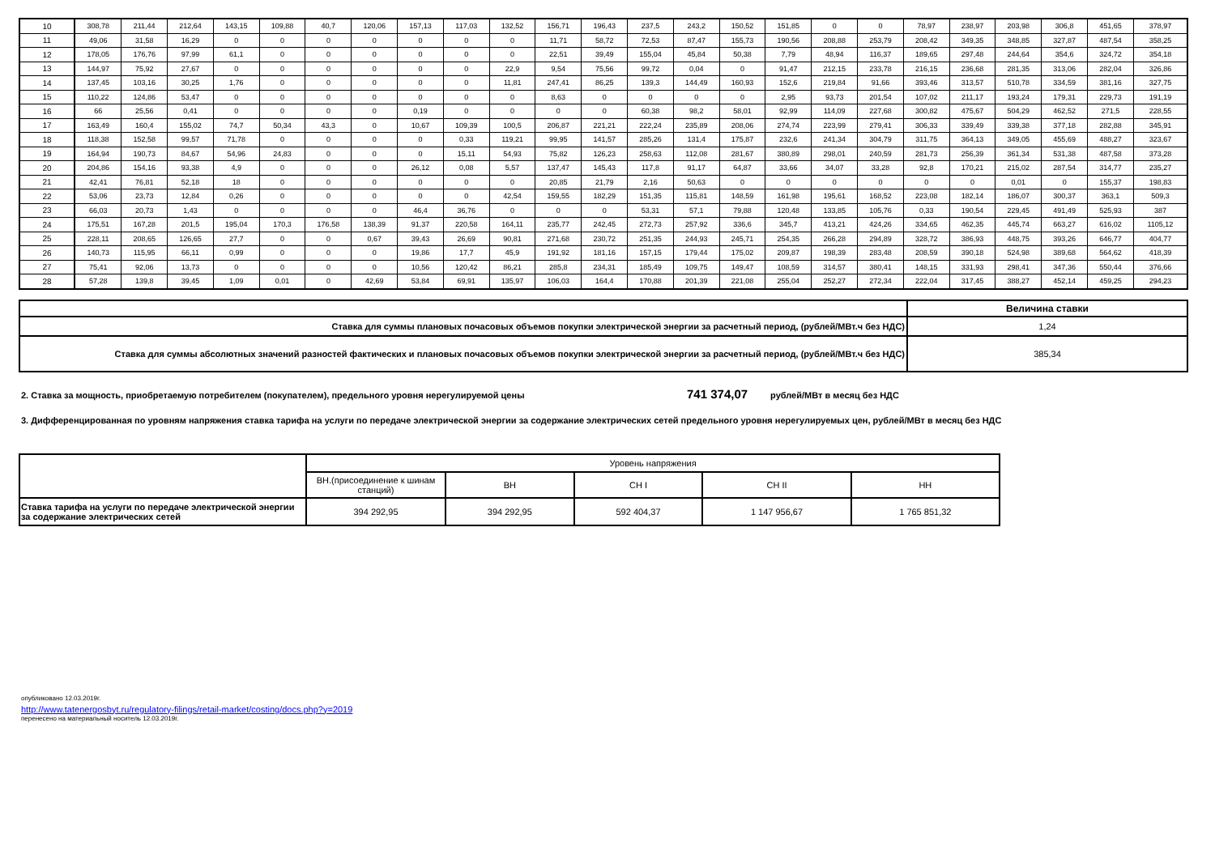| 10 | 308,78 | 211,44 | 212,64 | 143,15 | 109,88 | 40,7 | 120,06 | 157,13 | 117,03 | 132,52 | 156,71 | 196,43 | 237,5 | 243,2 | 150,52 | 151,85 | 0 | 0 | 78,97 | 238,97 | 203,98 | 306,8 | 451,65 | 378,97 |
| 11 | 49,06 | 31,58 | 16,29 | 0 | 0 | 0 | 0 | 0 | 0 | 0 | 11,71 | 58,72 | 72,53 | 87,47 | 155,73 | 190,56 | 208,88 | 253,79 | 208,42 | 349,35 | 348,85 | 327,87 | 487,54 | 358,25 |
| 12 | 178,05 | 176,76 | 97,99 | 61,1 | 0 | 0 | 0 | 0 | 0 | 0 | 22,51 | 39,49 | 155,04 | 45,84 | 50,38 | 7,79 | 48,94 | 116,37 | 189,65 | 297,48 | 244,64 | 354,6 | 324,72 | 354,18 |
| 13 | 144,97 | 75,92 | 27,67 | 0 | 0 | 0 | 0 | 0 | 0 | 22,9 | 9,54 | 75,56 | 99,72 | 0,04 | 0 | 91,47 | 212,15 | 233,78 | 216,15 | 236,68 | 281,35 | 313,06 | 282,04 | 326,86 |
| 14 | 137,45 | 103,16 | 30,25 | 1,76 | 0 | 0 | 0 | 0 | 0 | 11,81 | 247,41 | 86,25 | 139,3 | 144,49 | 160,93 | 152,6 | 219,84 | 91,66 | 393,46 | 313,57 | 510,78 | 334,59 | 381,16 | 327,75 |
| 15 | 110,22 | 124,86 | 53,47 | 0 | 0 | 0 | 0 | 0 | 0 | 0 | 8,63 | 0 | 0 | 0 | 0 | 2,95 | 93,73 | 201,54 | 107,02 | 211,17 | 193,24 | 179,31 | 229,73 | 191,19 |
| 16 | 66 | 25,56 | 0,41 | 0 | 0 | 0 | 0 | 0,19 | 0 | 0 | 0 | 0 | 60,38 | 98,2 | 58,01 | 92,99 | 114,09 | 227,68 | 300,82 | 475,67 | 504,29 | 462,52 | 271,5 | 228,55 |
| 17 | 163,49 | 160,4 | 155,02 | 74,7 | 50,34 | 43,3 | 0 | 10,67 | 109,39 | 100,5 | 206,87 | 221,21 | 222,24 | 235,89 | 208,06 | 274,74 | 223,99 | 279,41 | 306,33 | 339,49 | 339,38 | 377,18 | 282,88 | 345,91 |
| 18 | 118,38 | 152,58 | 99,57 | 71,78 | 0 | 0 | 0 | 0 | 0,33 | 119,21 | 99,95 | 141,57 | 285,26 | 131,4 | 175,87 | 232,6 | 241,34 | 304,79 | 311,75 | 364,13 | 349,05 | 455,69 | 488,27 | 323,67 |
| 19 | 164,94 | 190,73 | 84,67 | 54,96 | 24,83 | 0 | 0 | 0 | 15,11 | 54,93 | 75,82 | 126,23 | 258,63 | 112,08 | 281,67 | 380,89 | 298,01 | 240,59 | 281,73 | 256,39 | 361,34 | 531,38 | 487,58 | 373,28 |
| 20 | 204,86 | 154,16 | 93,38 | 4,9 | 0 | 0 | 0 | 26,12 | 0,08 | 5,57 | 137,47 | 145,43 | 117,8 | 91,17 | 64,87 | 33,66 | 34,07 | 33,28 | 92,8 | 170,21 | 215,02 | 287,54 | 314,77 | 235,27 |
| 21 | 42,41 | 76,81 | 52,18 | 18 | 0 | 0 | 0 | 0 | 0 | 0 | 20,85 | 21,79 | 2,16 | 50,63 | 0 | 0 | 0 | 0 | 0 | 0 | 0,01 | 0 | 155,37 | 198,83 |
| 22 | 53,06 | 23,73 | 12,84 | 0,26 | 0 | 0 | 0 | 0 | 0 | 42,54 | 159,55 | 182,29 | 151,35 | 115,81 | 148,59 | 161,98 | 195,61 | 168,52 | 223,08 | 182,14 | 186,07 | 300,37 | 363,1 | 509,3 |
| 23 | 66,03 | 20,73 | 1,43 | 0 | 0 | 0 | 0 | 46,4 | 36,76 | 0 | 0 | 0 | 53,31 | 57,1 | 79,88 | 120,48 | 133,85 | 105,76 | 0,33 | 190,54 | 229,45 | 491,49 | 525,93 | 387 |
| 24 | 175,51 | 167,28 | 201,5 | 195,04 | 170,3 | 176,58 | 138,39 | 91,37 | 220,58 | 164,11 | 235,77 | 242,45 | 272,73 | 257,92 | 336,6 | 345,7 | 413,21 | 424,26 | 334,65 | 462,35 | 445,74 | 663,27 | 616,02 | 1105,12 |
| 25 | 228,11 | 208,65 | 126,65 | 27,7 | 0 | 0 | 0,67 | 39,43 | 26,69 | 90,81 | 271,68 | 230,72 | 251,35 | 244,93 | 245,71 | 254,35 | 266,28 | 294,89 | 328,72 | 386,93 | 448,75 | 393,26 | 646,77 | 404,77 |
| 26 | 140,73 | 115,95 | 66,11 | 0,99 | 0 | 0 | 0 | 19,86 | 17,7 | 45,9 | 191,92 | 181,16 | 157,15 | 179,44 | 175,02 | 209,87 | 198,39 | 283,48 | 208,59 | 390,18 | 524,98 | 389,68 | 564,62 | 418,39 |
| 27 | 75,41 | 92,06 | 13,73 | 0 | 0 | 0 | 0 | 10,56 | 120,42 | 86,21 | 285,8 | 234,31 | 185,49 | 109,75 | 149,47 | 108,59 | 314,57 | 380,41 | 148,15 | 331,93 | 298,41 | 347,36 | 550,44 | 376,66 |
| 28 | 57,28 | 139,8 | 39,45 | 1,09 | 0,01 | 0 | 42,69 | 53,84 | 69,91 | 135,97 | 106,03 | 164,4 | 170,88 | 201,39 | 221,08 | 255,04 | 252,27 | 272,34 | 222,04 | 317,45 | 388,27 | 452,14 | 459,25 | 294,23 |
| | Величина ставки |
| Ставка для суммы плановых почасовых объемов покупки электрической энергии за расчетный период, (рублей/МВт.ч без НДС) | 1,24 |
| Ставка для суммы абсолютных значений разностей фактических и плановых почасовых объемов покупки электрической энергии за расчетный период, (рублей/МВт.ч без НДС) | 385,34 |
2. Ставка за мощность, приобретаемую потребителем (покупателем), предельного уровня нерегулируемой цены 741 374,07 рублей/МВт в месяц без НДС
3. Дифференцированная по уровням напряжения ставка тарифа на услуги по передаче электрической энергии за содержание электрических сетей предельного уровня нерегулируемых цен, рублей/МВт в месяц без НДС
| | Уровень напряжения | | | | |
| | ВН.(присоединение к шинам станций) | ВН | СН I | СН II | НН |
| Ставка тарифа на услуги по передаче электрической энергии за содержание электрических сетей | 394 292,95 | 394 292,95 | 592 404,37 | 1 147 956,67 | 1 765 851,32 |
опубликовано 12.03.2019г.
http://www.tatenergosbyt.ru/regulatory-filings/retail-market/costing/docs.php?y=2019
перенесено на материальный носитель 12.03.2019г.